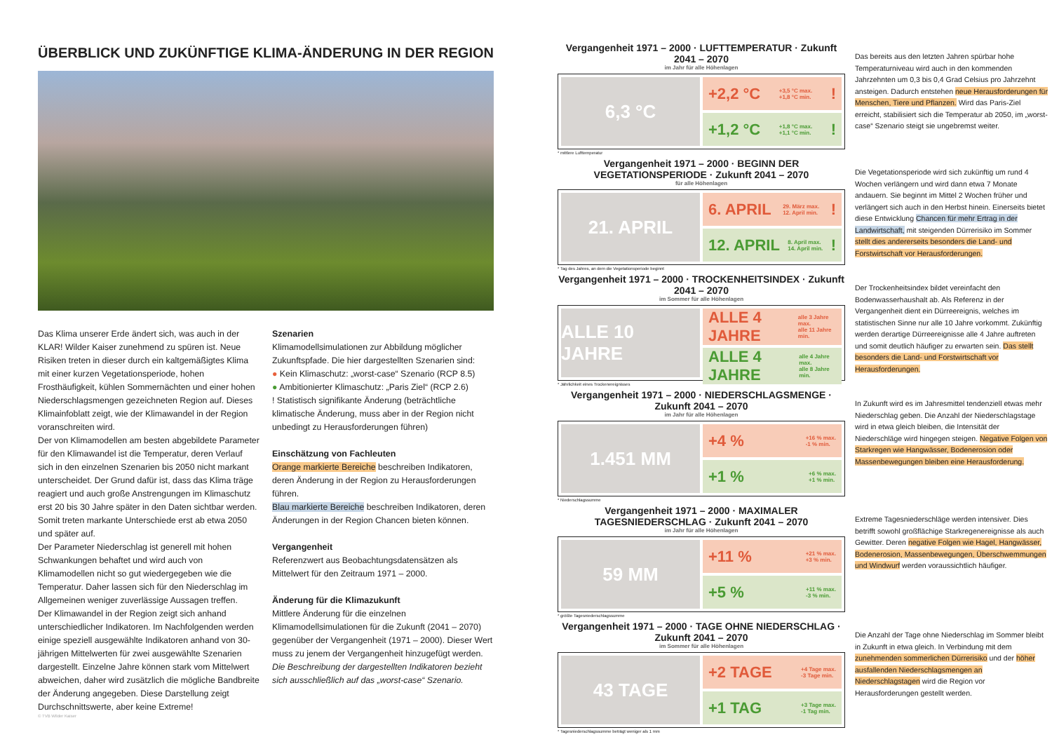ÜBERBLICK UND ZUKÜNFTIGE KLIMA-ÄNDERUNG IN DER REGION
Das Klima unserer Erde ändert sich, was auch in der KLAR! Wilder Kaiser zunehmend zu spüren ist. Neue Risiken treten in dieser durch ein kaltgemäßigtes Klima mit einer kurzen Vegetationsperiode, hohen Frosthäufigkeit, kühlen Sommernächten und einer hohen Niederschlagsmengen gezeichneten Region auf. Dieses Klimainfoblatt zeigt, wie der Klimawandel in der Region voranschreiten wird.
Der von Klimamodellen am besten abgebildete Parameter für den Klimawandel ist die Temperatur, deren Verlauf sich in den einzelnen Szenarien bis 2050 nicht markant unterscheidet. Der Grund dafür ist, dass das Klima träge reagiert und auch große Anstrengungen im Klimaschutz erst 20 bis 30 Jahre später in den Daten sichtbar werden. Somit treten markante Unterschiede erst ab etwa 2050 und später auf.
Der Parameter Niederschlag ist generell mit hohen Schwankungen behaftet und wird auch von Klimamodellen nicht so gut wiedergegeben wie die Temperatur. Daher lassen sich für den Niederschlag im Allgemeinen weniger zuverlässige Aussagen treffen.
Der Klimawandel in der Region zeigt sich anhand unterschiedlicher Indikatoren. Im Nachfolgenden werden einige speziell ausgewählte Indikatoren anhand von 30-jährigen Mittelwerten für zwei ausgewählte Szenarien dargestellt. Einzelne Jahre können stark vom Mittelwert abweichen, daher wird zusätzlich die mögliche Bandbreite der Änderung angegeben. Diese Darstellung zeigt Durchschnittswerte, aber keine Extreme!
Szenarien
Klimamodellsimulationen zur Abbildung möglicher Zukunftspfade. Die hier dargestellten Szenarien sind:
● Kein Klimaschutz: „worst-case“ Szenario (RCP 8.5)
● Ambitionierter Klimaschutz: „Paris Ziel“ (RCP 2.6)
! Statistisch signifikante Änderung (beträchtliche klimatische Änderung, muss aber in der Region nicht unbedingt zu Herausforderungen führen)
Einschätzung von Fachleuten
Orange markierte Bereiche beschreiben Indikatoren, deren Änderung in der Region zu Herausforderungen führen.
Blau markierte Bereiche beschreiben Indikatoren, deren Änderungen in der Region Chancen bieten können.
Vergangenheit
Referenzwert aus Beobachtungsdatensätzen als Mittelwert für den Zeitraum 1971 – 2000.
Änderung für die Klimazukunft
Mittlere Änderung für die einzelnen Klimamodellsimulationen für die Zukunft (2041 – 2070) gegenüber der Vergangenheit (1971 – 2000). Dieser Wert muss zu jenem der Vergangenheit hinzugefügt werden.
Die Beschreibung der dargestellten Indikatoren bezieht sich ausschließlich auf das „worst-case“ Szenario.
© TVB Wilder Kaiser
Vergangenheit 1971 – 2000 · LUFTTEMPERATUR · Zukunft 2041 – 2070
im Jahr für alle Höhenlagen
6,3 °C
+2,2 °C +3,5 °C max.
+1,8 °C min. !
+1,2 °C +1,8 °C max.
+1,1 °C min. !
* mittlere Lufttemperatur
Das bereits aus den letzten Jahren spürbar hohe Temperaturniveau wird auch in den kommenden Jahrzehnten um 0,3 bis 0,4 Grad Celsius pro Jahrzehnt ansteigen. Dadurch entstehen neue Herausforderungen für Menschen, Tiere und Pflanzen. Wird das Paris-Ziel erreicht, stabilisiert sich die Temperatur ab 2050, im „worst-case“ Szenario steigt sie ungebremst weiter.
Vergangenheit 1971 – 2000 · BEGINN DER VEGETATIONSPERIODE · Zukunft 2041 – 2070
für alle Höhenlagen
21. APRIL
6. APRIL 29. März max.
12. April min. !
12. APRIL 8. April max.
14. April min. !
* Tag des Jahres, an dem die Vegetationsperiode beginnt
Die Vegetationsperiode wird sich zukünftig um rund 4 Wochen verlängern und wird dann etwa 7 Monate andauern. Sie beginnt im Mittel 2 Wochen früher und verlängert sich auch in den Herbst hinein. Einerseits bietet diese Entwicklung Chancen für mehr Ertrag in der Landwirtschaft, mit steigenden Dürrerisiko im Sommer stellt dies andererseits besonders die Land- und Forstwirtschaft vor Herausforderungen.
Vergangenheit 1971 – 2000 · TROCKENHEITSINDEX · Zukunft 2041 – 2070
im Sommer für alle Höhenlagen
ALLE 10 JAHRE
ALLE 4 JAHRE alle 3 Jahre max.
alle 11 Jahre min.
ALLE 4 JAHRE alle 4 Jahre max.
alle 8 Jahre min.
* Jährlichkeit eines Trockenereignisses
Der Trockenheitsindex bildet vereinfacht den Bodenwasserhaushalt ab. Als Referenz in der Vergangenheit dient ein Dürreereignis, welches im statistischen Sinne nur alle 10 Jahre vorkommt. Zukünftig werden derartige Dürreereignisse alle 4 Jahre auftreten und somit deutlich häufiger zu erwarten sein. Das stellt besonders die Land- und Forstwirtschaft vor Herausforderungen.
Vergangenheit 1971 – 2000 · NIEDERSCHLAGSMENGE · Zukunft 2041 – 2070
im Jahr für alle Höhenlagen
1.451 MM
+4 % +16 % max.
-1 % min.
+1 % +6 % max.
+1 % min.
* Niederschlagssumme
In Zukunft wird es im Jahresmittel tendenziell etwas mehr Niederschlag geben. Die Anzahl der Niederschlagstage wird in etwa gleich bleiben, die Intensität der Niederschläge wird hingegen steigen. Negative Folgen von Starkregen wie Hangwässer, Bodenerosion oder Massenbewegungen bleiben eine Herausforderung.
Vergangenheit 1971 – 2000 · MAXIMALER TAGESNIEDERSCHLAG · Zukunft 2041 – 2070
im Jahr für alle Höhenlagen
59 MM
+11 % +21 % max.
+3 % min.
+5 % +11 % max.
-3 % min.
* größte Tagesniederschlagssumme
Extreme Tagesniederschläge werden intensiver. Dies betrifft sowohl großflächige Starkregenereignisse als auch Gewitter. Deren negative Folgen wie Hagel, Hangwässer, Bodenerosion, Massenbewegungen, Überschwemmungen und Windwurf werden voraussichtlich häufiger.
Vergangenheit 1971 – 2000 · TAGE OHNE NIEDERSCHLAG · Zukunft 2041 – 2070
im Sommer für alle Höhenlagen
43 TAGE
+2 TAGE +4 Tage max.
-3 Tage min.
+1 TAG +3 Tage max.
-1 Tag min.
* Tagesniederschlagssumme beträgt weniger als 1 mm
Die Anzahl der Tage ohne Niederschlag im Sommer bleibt in Zukunft in etwa gleich. In Verbindung mit dem zunehmenden sommerlichen Dürrerisiko und der höher ausfallenden Niederschlagsmengen an Niederschlagstagen wird die Region vor Herausforderungen gestellt werden.